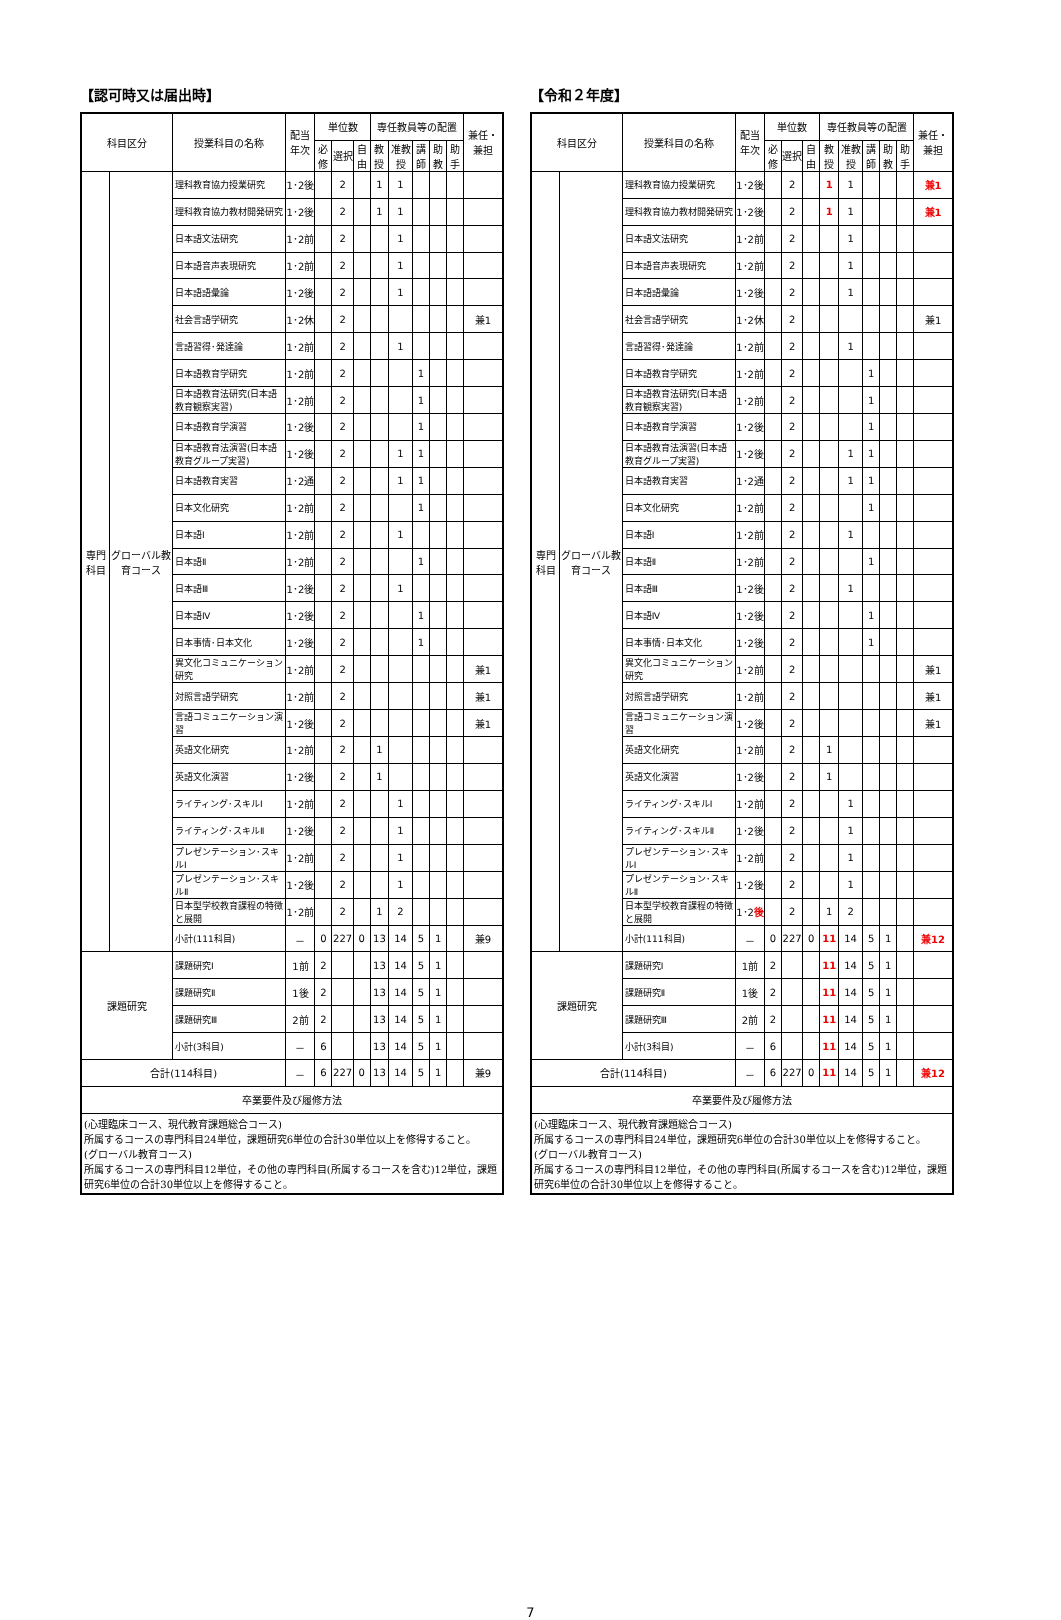【認可時又は届出時】
| 科目区分 | | 授業科目の名称 | 配当年次 | 単位数 | | | 専任教員等の配置 | | | | | 兼任・兼担 |
| --- | --- | --- | --- | --- | --- | --- | --- | --- | --- | --- | --- | --- |
| | | | | 必修 | 選択 | 自由 | 教授 | 准教授 | 講師 | 助教 | 助手 | |
| 専門科目 | グローバル教育コース | 理科教育協力授業研究 | 1･2後 | | 2 | | 1 | 1 | | | | |
| | | 理科教育協力教材開発研究 | 1･2後 | | 2 | | 1 | 1 | | | | |
| | | 日本語文法研究 | 1･2前 | | 2 | | | 1 | | | | |
| | | 日本語音声表現研究 | 1･2前 | | 2 | | | 1 | | | | |
| | | 日本語語彙論 | 1･2後 | | 2 | | | 1 | | | | |
| | | 社会言語学研究 | 1･2休 | | 2 | | | | | | | 兼1 |
| | | 言語習得･発達論 | 1･2前 | | 2 | | | 1 | | | | |
| | | 日本語教育学研究 | 1･2前 | | 2 | | | | 1 | | | |
| | | 日本語教育法研究(日本語教育観察実習) | 1･2前 | | 2 | | | | 1 | | | |
| | | 日本語教育学演習 | 1･2後 | | 2 | | | | 1 | | | |
| | | 日本語教育法演習(日本語教育グループ実習) | 1･2後 | | 2 | | | 1 | 1 | | | |
| | | 日本語教育実習 | 1･2通 | | 2 | | | 1 | 1 | | | |
| | | 日本文化研究 | 1･2前 | | 2 | | | | 1 | | | |
| | | 日本語Ⅰ | 1･2前 | | 2 | | | 1 | | | | |
| | | 日本語Ⅱ | 1･2前 | | 2 | | | | 1 | | | |
| | | 日本語Ⅲ | 1･2後 | | 2 | | | 1 | | | | |
| | | 日本語Ⅳ | 1･2後 | | 2 | | | | 1 | | | |
| | | 日本事情･日本文化 | 1･2後 | | 2 | | | | 1 | | | |
| | | 異文化コミュニケーション研究 | 1･2前 | | 2 | | | | | | | 兼1 |
| | | 対照言語学研究 | 1･2前 | | 2 | | | | | | | 兼1 |
| | | 言語コミュニケーション演習 | 1･2後 | | 2 | | | | | | | 兼1 |
| | | 英語文化研究 | 1･2前 | | 2 | | 1 | | | | | |
| | | 英語文化演習 | 1･2後 | | 2 | | 1 | | | | | |
| | | ライティング･スキルⅠ | 1･2前 | | 2 | | | 1 | | | | |
| | | ライティング･スキルⅡ | 1･2後 | | 2 | | | 1 | | | | |
| | | プレゼンテーション･スキルⅠ | 1･2前 | | 2 | | | 1 | | | | |
| | | プレゼンテーション･スキルⅡ | 1･2後 | | 2 | | | 1 | | | | |
| | | 日本型学校教育課程の特徴と展開 | 1･2前 | | 2 | | 1 | 2 | | | | |
| | | 小計(111科目) | － | 0 | 227 | 0 | 13 | 14 | 5 | 1 | | 兼9 |
| 課題研究 | | 課題研究Ⅰ | 1前 | 2 | | | 13 | 14 | 5 | 1 | | |
| | | 課題研究Ⅱ | 1後 | 2 | | | 13 | 14 | 5 | 1 | | |
| | | 課題研究Ⅲ | 2前 | 2 | | | 13 | 14 | 5 | 1 | | |
| | | 小計(3科目) | － | 6 | | | 13 | 14 | 5 | 1 | | |
| 合計(114科目) | | | － | 6 | 227 | 0 | 13 | 14 | 5 | 1 | | 兼9 |
| 卒業要件及び履修方法 | | | | | | | | | | | | |
| (心理臨床コース、現代教育課題総合コース) 所属するコースの専門科目24単位，課題研究6単位の合計30単位以上を修得すること。 (グローバル教育コース) 所属するコースの専門科目12単位，その他の専門科目(所属するコースを含む)12単位，課題研究6単位の合計30単位以上を修得すること。 | | | | | | | | | | | | |
【令和２年度】
| 科目区分 | | 授業科目の名称 | 配当年次 | 単位数 | | | 専任教員等の配置 | | | | | 兼任・兼担 |
| --- | --- | --- | --- | --- | --- | --- | --- | --- | --- | --- | --- | --- |
| | | | | 必修 | 選択 | 自由 | 教授 | 准教授 | 講師 | 助教 | 助手 | |
| 専門科目 | グローバル教育コース | 理科教育協力授業研究 | 1･2後 | | 2 | | 1 | 1 | | | | 兼1 |
| | | 理科教育協力教材開発研究 | 1･2後 | | 2 | | 1 | 1 | | | | 兼1 |
| | | 日本語文法研究 | 1･2前 | | 2 | | | 1 | | | | |
| | | 日本語音声表現研究 | 1･2前 | | 2 | | | 1 | | | | |
| | | 日本語語彙論 | 1･2後 | | 2 | | | 1 | | | | |
| | | 社会言語学研究 | 1･2休 | | 2 | | | | | | | 兼1 |
| | | 言語習得･発達論 | 1･2前 | | 2 | | | 1 | | | | |
| | | 日本語教育学研究 | 1･2前 | | 2 | | | | 1 | | | |
| | | 日本語教育法研究(日本語教育観察実習) | 1･2前 | | 2 | | | | 1 | | | |
| | | 日本語教育学演習 | 1･2後 | | 2 | | | | 1 | | | |
| | | 日本語教育法演習(日本語教育グループ実習) | 1･2後 | | 2 | | | 1 | 1 | | | |
| | | 日本語教育実習 | 1･2通 | | 2 | | | 1 | 1 | | | |
| | | 日本文化研究 | 1･2前 | | 2 | | | | 1 | | | |
| | | 日本語Ⅰ | 1･2前 | | 2 | | | 1 | | | | |
| | | 日本語Ⅱ | 1･2前 | | 2 | | | | 1 | | | |
| | | 日本語Ⅲ | 1･2後 | | 2 | | | 1 | | | | |
| | | 日本語Ⅳ | 1･2後 | | 2 | | | | 1 | | | |
| | | 日本事情･日本文化 | 1･2後 | | 2 | | | | 1 | | | |
| | | 異文化コミュニケーション研究 | 1･2前 | | 2 | | | | | | | 兼1 |
| | | 対照言語学研究 | 1･2前 | | 2 | | | | | | | 兼1 |
| | | 言語コミュニケーション演習 | 1･2後 | | 2 | | | | | | | 兼1 |
| | | 英語文化研究 | 1･2前 | | 2 | | 1 | | | | | |
| | | 英語文化演習 | 1･2後 | | 2 | | 1 | | | | | |
| | | ライティング･スキルⅠ | 1･2前 | | 2 | | | 1 | | | | |
| | | ライティング･スキルⅡ | 1･2後 | | 2 | | | 1 | | | | |
| | | プレゼンテーション･スキルⅠ | 1･2前 | | 2 | | | 1 | | | | |
| | | プレゼンテーション･スキルⅡ | 1･2後 | | 2 | | | 1 | | | | |
| | | 日本型学校教育課程の特徴と展開 | 1･2 後 | | 2 | | 1 | 2 | | | | |
| | | 小計(111科目) | － | 0 | 227 | 0 | 11 | 14 | 5 | 1 | | 兼12 |
| 課題研究 | | 課題研究Ⅰ | 1前 | 2 | | | 11 | 14 | 5 | 1 | | |
| | | 課題研究Ⅱ | 1後 | 2 | | | 11 | 14 | 5 | 1 | | |
| | | 課題研究Ⅲ | 2前 | 2 | | | 11 | 14 | 5 | 1 | | |
| | | 小計(3科目) | － | 6 | | | 11 | 14 | 5 | 1 | | |
| 合計(114科目) | | | － | 6 | 227 | 0 | 11 | 14 | 5 | 1 | | 兼12 |
| 卒業要件及び履修方法 | | | | | | | | | | | | |
| (心理臨床コース、現代教育課題総合コース) 所属するコースの専門科目24単位，課題研究6単位の合計30単位以上を修得すること。 (グローバル教育コース) 所属するコースの専門科目12単位，その他の専門科目(所属するコースを含む)12単位，課題研究6単位の合計30単位以上を修得すること。 | | | | | | | | | | | | |
7